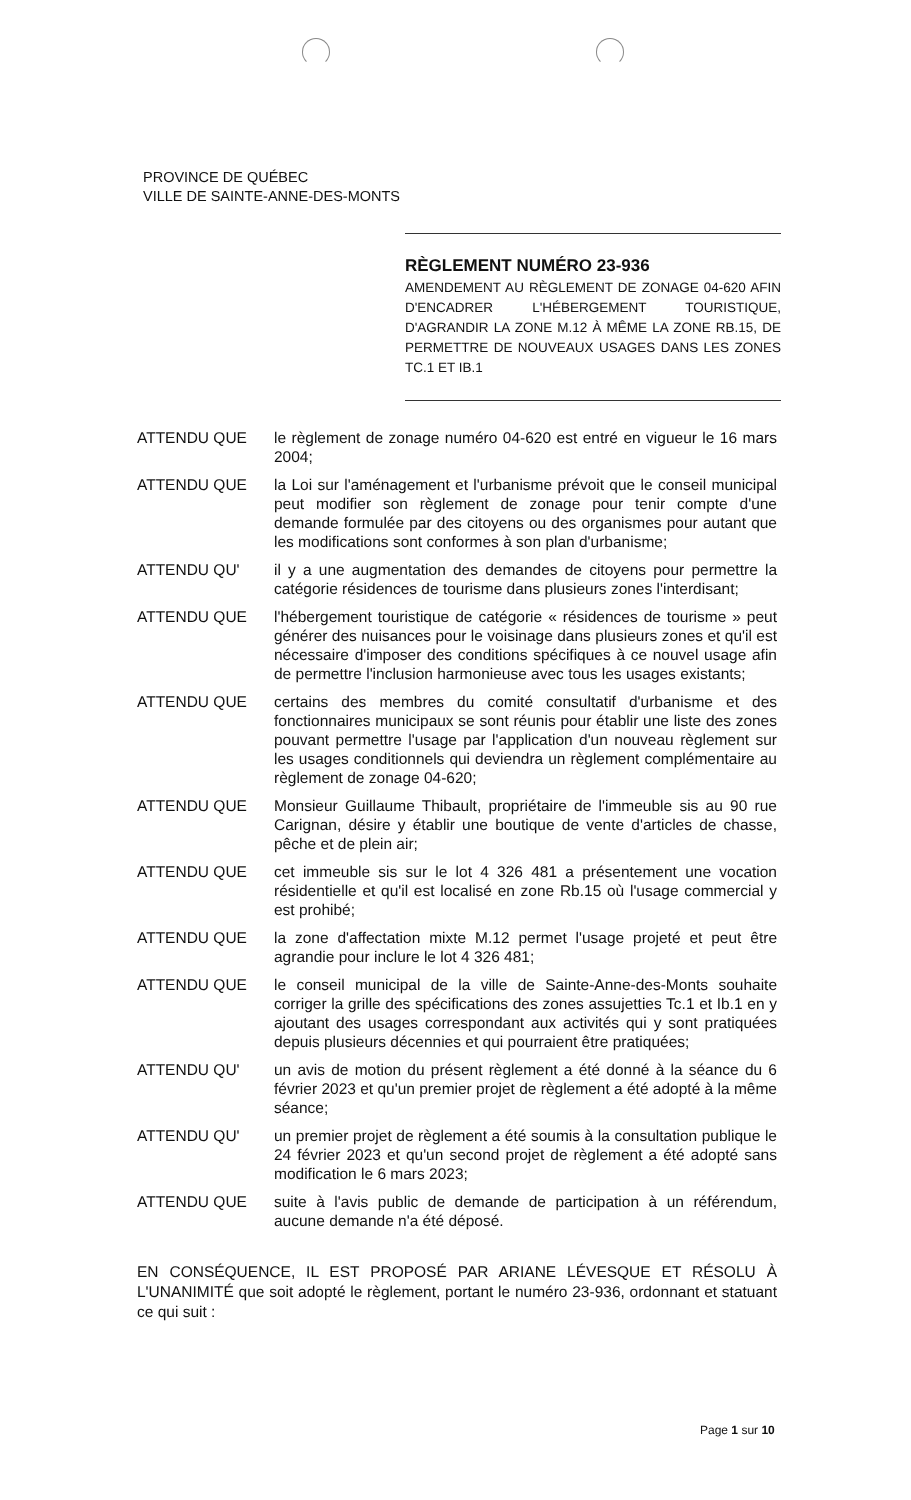PROVINCE DE QUÉBEC
VILLE DE SAINTE-ANNE-DES-MONTS
RÈGLEMENT NUMÉRO 23-936
AMENDEMENT AU RÈGLEMENT DE ZONAGE 04-620 AFIN D'ENCADRER L'HÉBERGEMENT TOURISTIQUE, D'AGRANDIR LA ZONE M.12 À MÊME LA ZONE RB.15, DE PERMETTRE DE NOUVEAUX USAGES DANS LES ZONES TC.1 ET IB.1
ATTENDU QUE le règlement de zonage numéro 04-620 est entré en vigueur le 16 mars 2004;
ATTENDU QUE la Loi sur l'aménagement et l'urbanisme prévoit que le conseil municipal peut modifier son règlement de zonage pour tenir compte d'une demande formulée par des citoyens ou des organismes pour autant que les modifications sont conformes à son plan d'urbanisme;
ATTENDU QU' il y a une augmentation des demandes de citoyens pour permettre la catégorie résidences de tourisme dans plusieurs zones l'interdisant;
ATTENDU QUE l'hébergement touristique de catégorie « résidences de tourisme » peut générer des nuisances pour le voisinage dans plusieurs zones et qu'il est nécessaire d'imposer des conditions spécifiques à ce nouvel usage afin de permettre l'inclusion harmonieuse avec tous les usages existants;
ATTENDU QUE certains des membres du comité consultatif d'urbanisme et des fonctionnaires municipaux se sont réunis pour établir une liste des zones pouvant permettre l'usage par l'application d'un nouveau règlement sur les usages conditionnels qui deviendra un règlement complémentaire au règlement de zonage 04-620;
ATTENDU QUE Monsieur Guillaume Thibault, propriétaire de l'immeuble sis au 90 rue Carignan, désire y établir une boutique de vente d'articles de chasse, pêche et de plein air;
ATTENDU QUE cet immeuble sis sur le lot 4 326 481 a présentement une vocation résidentielle et qu'il est localisé en zone Rb.15 où l'usage commercial y est prohibé;
ATTENDU QUE la zone d'affectation mixte M.12 permet l'usage projeté et peut être agrandie pour inclure le lot 4 326 481;
ATTENDU QUE le conseil municipal de la ville de Sainte-Anne-des-Monts souhaite corriger la grille des spécifications des zones assujetties Tc.1 et Ib.1 en y ajoutant des usages correspondant aux activités qui y sont pratiquées depuis plusieurs décennies et qui pourraient être pratiquées;
ATTENDU QU' un avis de motion du présent règlement a été donné à la séance du 6 février 2023 et qu'un premier projet de règlement a été adopté à la même séance;
ATTENDU QU' un premier projet de règlement a été soumis à la consultation publique le 24 février 2023 et qu'un second projet de règlement a été adopté sans modification le 6 mars 2023;
ATTENDU QUE suite à l'avis public de demande de participation à un référendum, aucune demande n'a été déposé.
EN CONSÉQUENCE, IL EST PROPOSÉ PAR ARIANE LÉVESQUE ET RÉSOLU À L'UNANIMITÉ que soit adopté le règlement, portant le numéro 23-936, ordonnant et statuant ce qui suit :
Page 1 sur 10